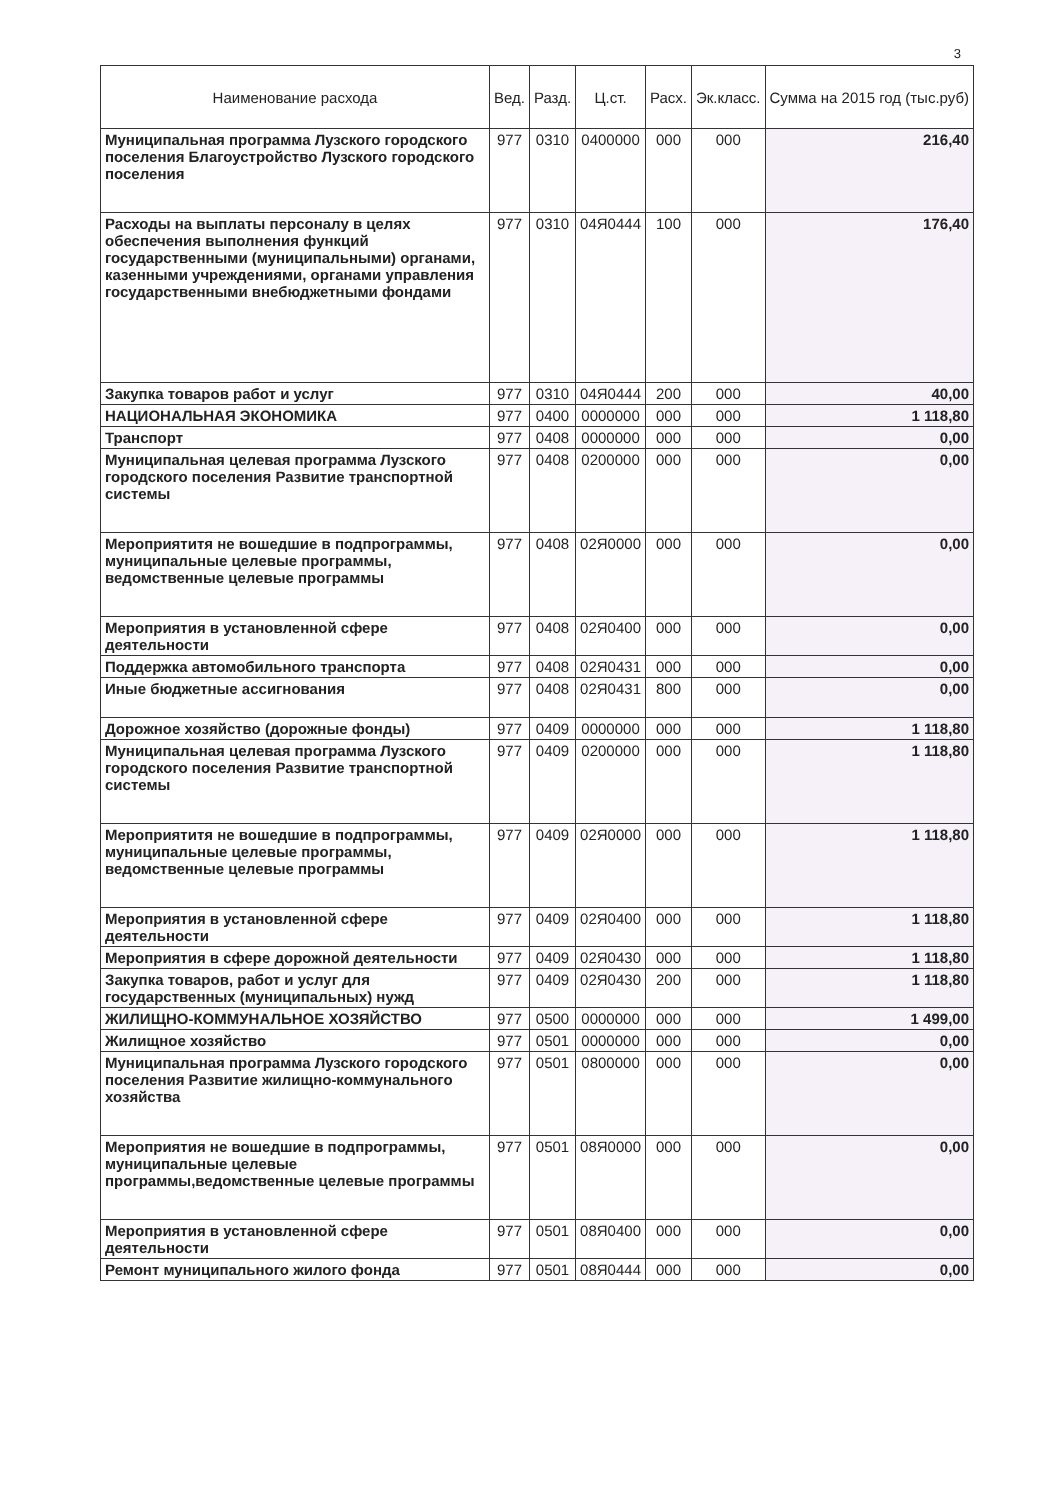3
| Наименование расхода | Вед. | Разд. | Ц.ст. | Расх. | Эк.класс. | Сумма на 2015 год (тыс.руб) |
| --- | --- | --- | --- | --- | --- | --- |
| Муниципальная программа Лузского городского поселения Благоустройство Лузского городского поселения | 977 | 0310 | 0400000 | 000 | 000 | 216,40 |
| Расходы на выплаты персоналу в целях обеспечения выполнения функций государственными (муниципальными) органами, казенными учреждениями, органами управления государственными внебюджетными фондами | 977 | 0310 | 04Я0444 | 100 | 000 | 176,40 |
| Закупка товаров работ и услуг | 977 | 0310 | 04Я0444 | 200 | 000 | 40,00 |
| НАЦИОНАЛЬНАЯ ЭКОНОМИКА | 977 | 0400 | 0000000 | 000 | 000 | 1 118,80 |
| Транспорт | 977 | 0408 | 0000000 | 000 | 000 | 0,00 |
| Муниципальная целевая программа Лузского городского поселения Развитие транспортной системы | 977 | 0408 | 0200000 | 000 | 000 | 0,00 |
| Мероприятитя не вошедшие в подпрограммы, муниципальные целевые программы, ведомственные целевые программы | 977 | 0408 | 02Я0000 | 000 | 000 | 0,00 |
| Мероприятия в установленной сфере деятельности | 977 | 0408 | 02Я0400 | 000 | 000 | 0,00 |
| Поддержка автомобильного транспорта | 977 | 0408 | 02Я0431 | 000 | 000 | 0,00 |
| Иные бюджетные ассигнования | 977 | 0408 | 02Я0431 | 800 | 000 | 0,00 |
| Дорожное хозяйство (дорожные фонды) | 977 | 0409 | 0000000 | 000 | 000 | 1 118,80 |
| Муниципальная целевая программа Лузского городского поселения Развитие транспортной системы | 977 | 0409 | 0200000 | 000 | 000 | 1 118,80 |
| Мероприятитя не вошедшие в подпрограммы, муниципальные целевые программы, ведомственные целевые программы | 977 | 0409 | 02Я0000 | 000 | 000 | 1 118,80 |
| Мероприятия в установленной сфере деятельности | 977 | 0409 | 02Я0400 | 000 | 000 | 1 118,80 |
| Мероприятия в сфере дорожной деятельности | 977 | 0409 | 02Я0430 | 000 | 000 | 1 118,80 |
| Закупка товаров, работ и услуг для государственных (муниципальных) нужд | 977 | 0409 | 02Я0430 | 200 | 000 | 1 118,80 |
| ЖИЛИЩНО-КОММУНАЛЬНОЕ ХОЗЯЙСТВО | 977 | 0500 | 0000000 | 000 | 000 | 1 499,00 |
| Жилищное хозяйство | 977 | 0501 | 0000000 | 000 | 000 | 0,00 |
| Муниципальная программа Лузского городского поселения Развитие жилищно-коммунального хозяйства | 977 | 0501 | 0800000 | 000 | 000 | 0,00 |
| Мероприятия не вошедшие в подпрограммы, муниципальные целевые программы,ведомственные целевые программы | 977 | 0501 | 08Я0000 | 000 | 000 | 0,00 |
| Мероприятия в установленной сфере деятельности | 977 | 0501 | 08Я0400 | 000 | 000 | 0,00 |
| Ремонт муниципального жилого фонда | 977 | 0501 | 08Я0444 | 000 | 000 | 0,00 |